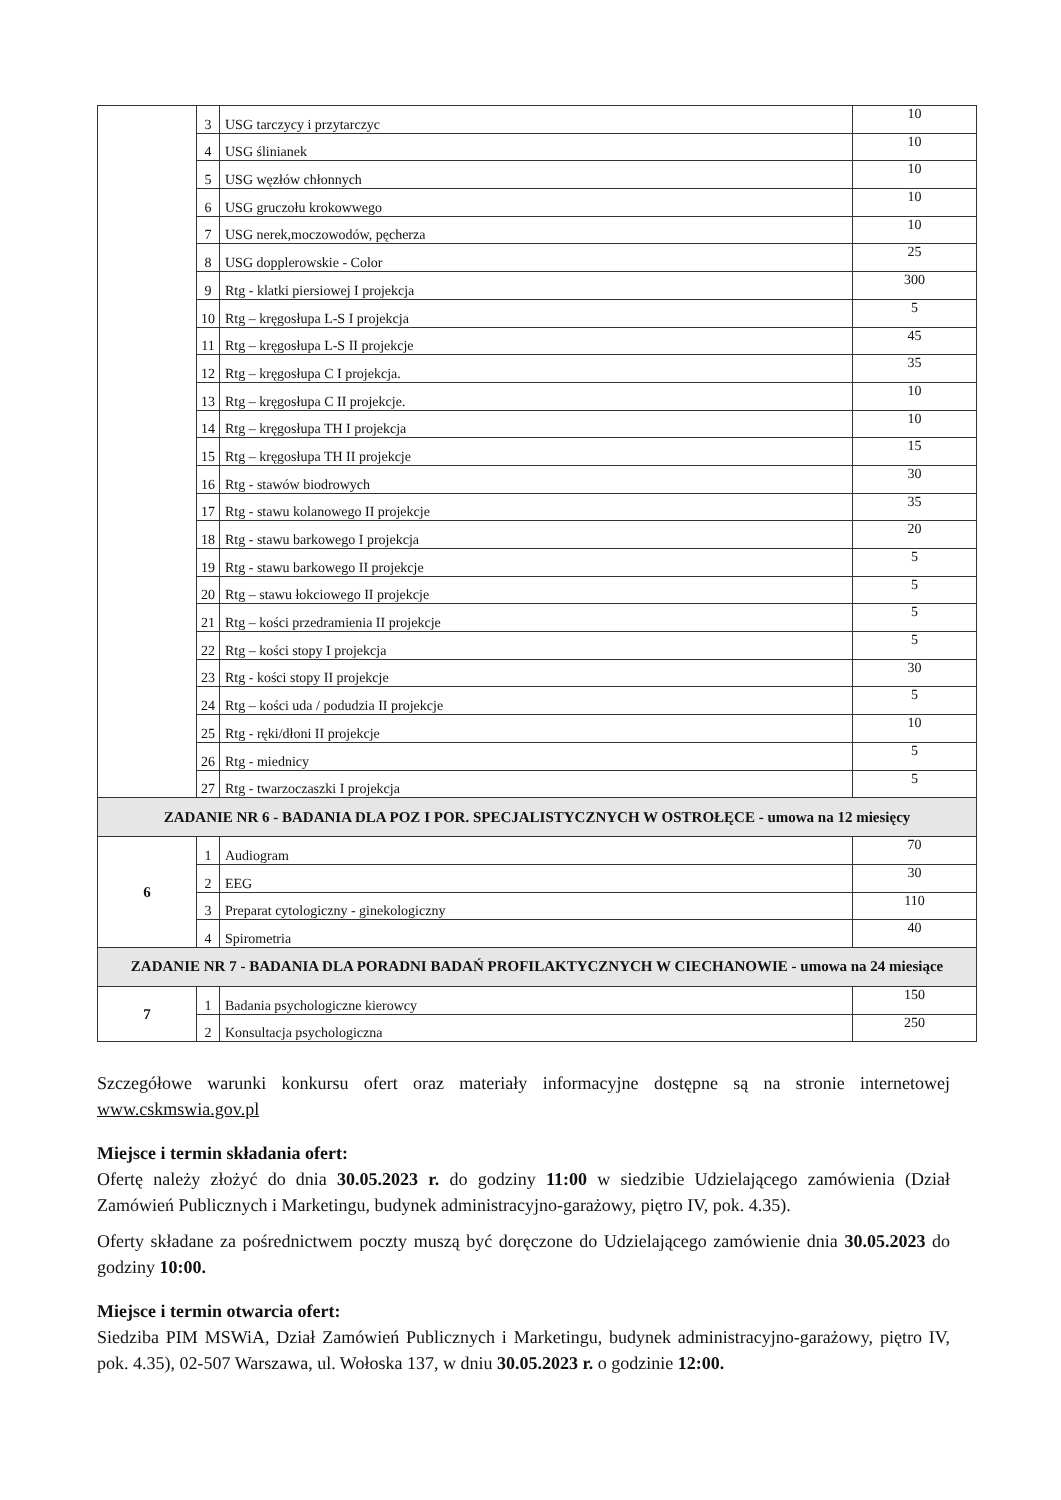| | 3 | USG tarczycy i przytarczyc | 10 |
| | 4 | USG ślinianek | 10 |
| | 5 | USG węzłów chłonnych | 10 |
| | 6 | USG gruczołu krokowwego | 10 |
| | 7 | USG nerek,moczowodów, pęcherza | 10 |
| | 8 | USG dopplerowskie - Color | 25 |
| | 9 | Rtg - klatki piersiowej I projekcja | 300 |
| | 10 | Rtg – kręgosłupa L-S I projekcja | 5 |
| | 11 | Rtg – kręgosłupa L-S II projekcje | 45 |
| | 12 | Rtg – kręgosłupa C I projekcja. | 35 |
| | 13 | Rtg – kręgosłupa C II projekcje. | 10 |
| | 14 | Rtg – kręgosłupa TH I projekcja | 10 |
| | 15 | Rtg – kręgosłupa TH II projekcje | 15 |
| | 16 | Rtg - stawów biodrowych | 30 |
| | 17 | Rtg - stawu kolanowego II projekcje | 35 |
| | 18 | Rtg - stawu barkowego I projekcja | 20 |
| | 19 | Rtg - stawu barkowego II projekcje | 5 |
| | 20 | Rtg – stawu łokciowego II projekcje | 5 |
| | 21 | Rtg – kości przedramienia II projekcje | 5 |
| | 22 | Rtg – kości stopy I projekcja | 5 |
| | 23 | Rtg - kości stopy II projekcje | 30 |
| | 24 | Rtg – kości uda / podudzia II projekcje | 5 |
| | 25 | Rtg - ręki/dłoni II projekcje | 10 |
| | 26 | Rtg - miednicy | 5 |
| | 27 | Rtg - twarzoczaszki I projekcja | 5 |
| ZADANIE NR 6 - BADANIA DLA POZ I POR. SPECJALISTYCZNYCH W OSTROŁĘCE - umowa na 12 miesięcy | | | |
| 6 | 1 | Audiogram | 70 |
| | 2 | EEG | 30 |
| | 3 | Preparat cytologiczny - ginekologiczny | 110 |
| | 4 | Spirometria | 40 |
| ZADANIE NR 7 - BADANIA DLA PORADNI BADAŃ PROFILAKTYCZNYCH W CIECHANOWIE - umowa na 24 miesiące | | | |
| 7 | 1 | Badania psychologiczne kierowcy | 150 |
| | 2 | Konsultacja psychologiczna | 250 |
Szczegółowe warunki konkursu ofert oraz materiały informacyjne dostępne są na stronie internetowej www.cskmswia.gov.pl
Miejsce i termin składania ofert:
Ofertę należy złożyć do dnia 30.05.2023 r. do godziny 11:00 w siedzibie Udzielającego zamówienia (Dział Zamówień Publicznych i Marketingu, budynek administracyjno-garażowy, piętro IV, pok. 4.35).
Oferty składane za pośrednictwem poczty muszą być doręczone do Udzielającego zamówienie dnia 30.05.2023 do godziny 10:00.
Miejsce i termin otwarcia ofert:
Siedziba PIM MSWiA, Dział Zamówień Publicznych i Marketingu, budynek administracyjno-garażowy, piętro IV, pok. 4.35), 02-507 Warszawa, ul. Wołoska 137, w dniu 30.05.2023 r. o godzinie 12:00.